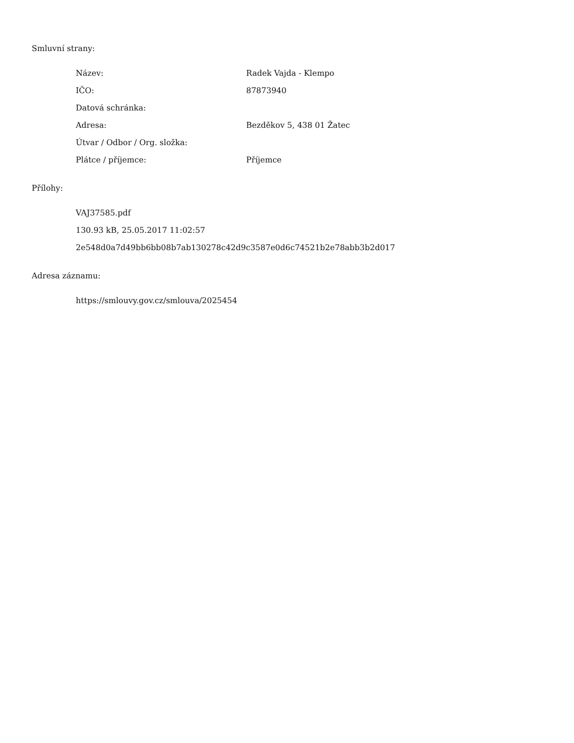Smluvní strany:
| Název: | Radek Vajda - Klempo |
| IČO: | 87873940 |
| Datová schránka: | |
| Adresa: | Bezděkov 5, 438 01 Žatec |
| Útvar / Odbor / Org. složka: | |
| Plátce / příjemce: | Příjemce |
Přílohy:
VAJ37585.pdf
130.93 kB, 25.05.2017 11:02:57
2e548d0a7d49bb6bb08b7ab130278c42d9c3587e0d6c74521b2e78abb3b2d017
Adresa záznamu:
https://smlouvy.gov.cz/smlouva/2025454